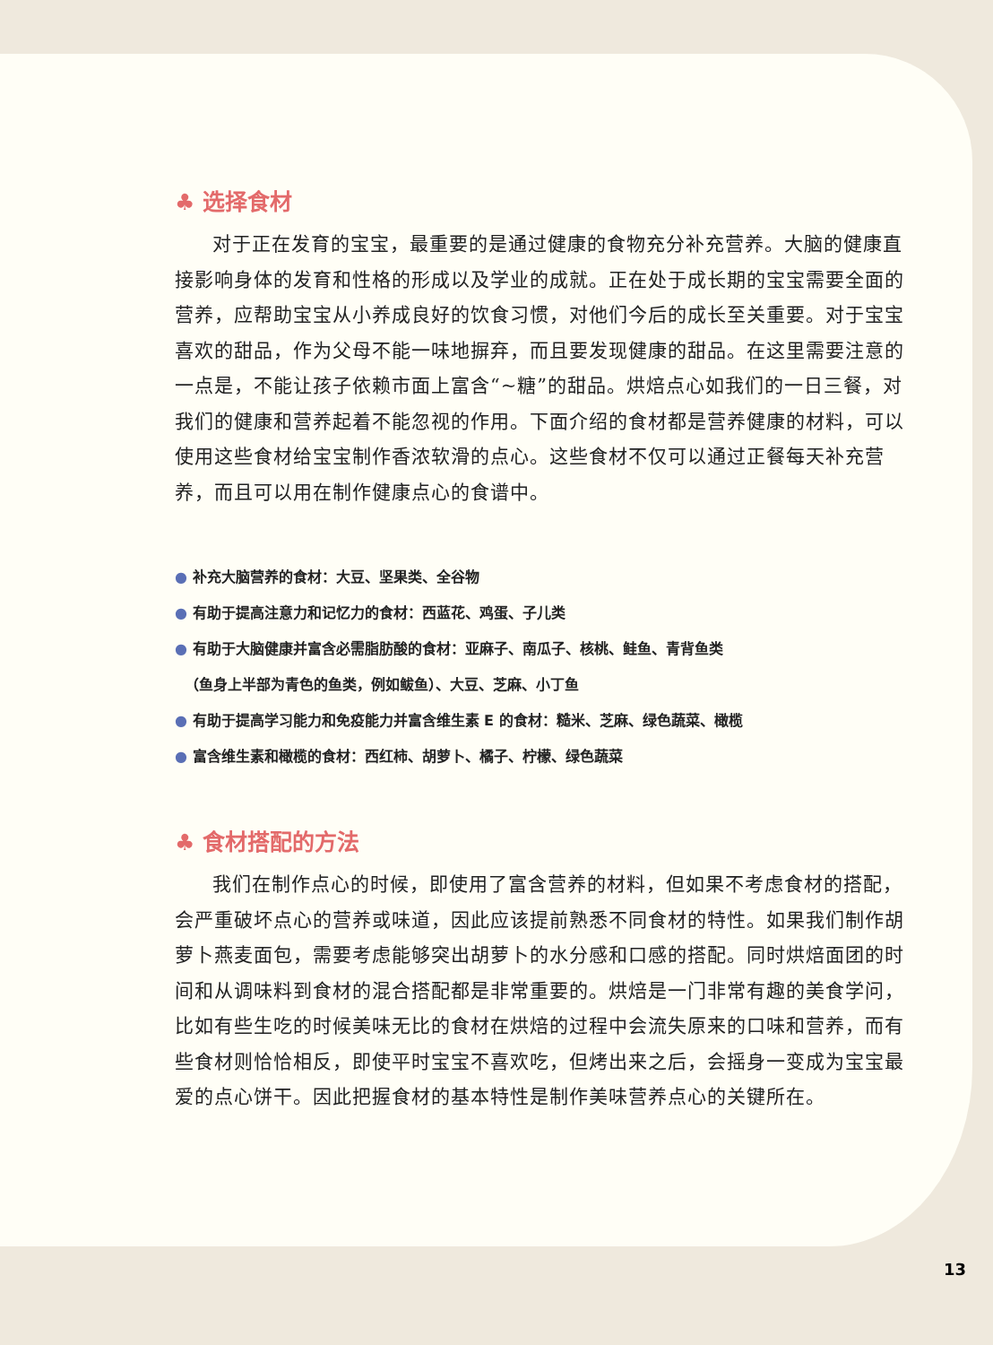♣ 选择食材
对于正在发育的宝宝，最重要的是通过健康的食物充分补充营养。大脑的健康直接影响身体的发育和性格的形成以及学业的成就。正在处于成长期的宝宝需要全面的营养，应帮助宝宝从小养成良好的饮食习惯，对他们今后的成长至关重要。对于宝宝喜欢的甜品，作为父母不能一味地摒弃，而且要发现健康的甜品。在这里需要注意的一点是，不能让孩子依赖市面上富含“~糖”的甜品。烘焙点心如我们的一日三餐，对我们的健康和营养起着不能忽视的作用。下面介绍的食材都是营养健康的材料，可以使用这些食材给宝宝制作香浓软滑的点心。这些食材不仅可以通过正餐每天补充营养，而且可以用在制作健康点心的食谱中。
● 补充大脑营养的食材：大豆、坚果类、全谷物
● 有助于提高注意力和记忆力的食材：西蓝花、鸡蛋、子儿类
● 有助于大脑健康并富含必需脂肪酸的食材：亚麻子、南瓜子、核桃、鲑鱼、青背鱼类
（鱼身上半部为青色的鱼类，例如鲅鱼）、大豆、芝麻、小丁鱼
● 有助于提高学习能力和免疫能力并富含维生素 E 的食材：糙米、芝麻、绿色蔬菜、橄榄
● 富含维生素和橄榄的食材：西红柿、胡萝卜、橘子、柠檬、绿色蔬菜
♣ 食材搭配的方法
我们在制作点心的时候，即使用了富含营养的材料，但如果不考虑食材的搭配，会严重破坏点心的营养或味道，因此应该提前熟悉不同食材的特性。如果我们制作胡萝卜燕麦面包，需要考虑能够突出胡萝卜的水分感和口感的搭配。同时烘焙面团的时间和从调味料到食材的混合搭配都是非常重要的。烘焙是一门非常有趣的美食学问，比如有些生吃的时候美味无比的食材在烘焙的过程中会流失原来的口味和营养，而有些食材则恰恰相反，即使平时宝宝不喜欢吃，但烤出来之后，会摇身一变成为宝宝最爱的点心饼干。因此把握食材的基本特性是制作美味营养点心的关键所在。
13